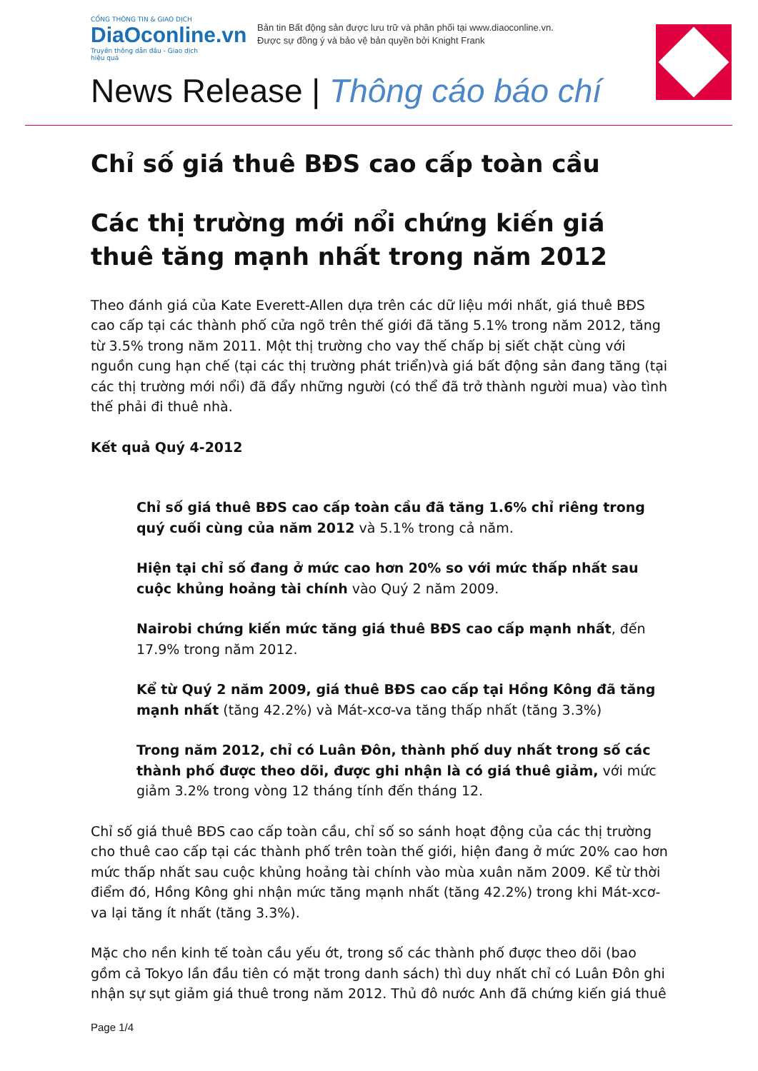CỔNG THÔNG TIN & GIAO DỊCH
DiaOconline.vn
Truyền thông dẫn đầu - Giao dịch hiệu quả
Bản tin Bất động sản được lưu trữ và phân phối tại www.diaoconline.vn.
Được sự đồng ý và bảo vệ bản quyền bởi Knight Frank
News Release | Thông cáo báo chí
Chỉ số giá thuê BĐS cao cấp toàn cầu
Các thị trường mới nổi chứng kiến giá thuê tăng mạnh nhất trong năm 2012
Theo đánh giá của Kate Everett-Allen dựa trên các dữ liệu mới nhất, giá thuê BĐS cao cấp tại các thành phố cửa ngõ trên thế giới đã tăng 5.1% trong năm 2012, tăng từ 3.5% trong năm 2011. Một thị trường cho vay thế chấp bị siết chặt cùng với nguồn cung hạn chế (tại các thị trường phát triển)và giá bất động sản đang tăng (tại các thị trường mới nổi) đã đẩy những người (có thể đã trở thành người mua) vào tình thế phải đi thuê nhà.
Kết quả Quý 4-2012
Chỉ số giá thuê BĐS cao cấp toàn cầu đã tăng 1.6% chỉ riêng trong quý cuối cùng của năm 2012 và 5.1% trong cả năm.
Hiện tại chỉ số đang ở mức cao hơn 20% so với mức thấp nhất sau cuộc khủng hoảng tài chính vào Quý 2 năm 2009.
Nairobi chứng kiến mức tăng giá thuê BĐS cao cấp mạnh nhất, đến 17.9% trong năm 2012.
Kể từ Quý 2 năm 2009, giá thuê BĐS cao cấp tại Hồng Kông đã tăng mạnh nhất (tăng 42.2%) và Mát-xcơ-va tăng thấp nhất (tăng 3.3%)
Trong năm 2012, chỉ có Luân Đôn, thành phố duy nhất trong số các thành phố được theo dõi, được ghi nhận là có giá thuê giảm, với mức giảm 3.2% trong vòng 12 tháng tính đến tháng 12.
Chỉ số giá thuê BĐS cao cấp toàn cầu, chỉ số so sánh hoạt động của các thị trường cho thuê cao cấp tại các thành phố trên toàn thế giới, hiện đang ở mức 20% cao hơn mức thấp nhất sau cuộc khủng hoảng tài chính vào mùa xuân năm 2009. Kể từ thời điểm đó, Hồng Kông ghi nhận mức tăng mạnh nhất (tăng 42.2%) trong khi Mát-xcơ-va lại tăng ít nhất (tăng 3.3%).
Mặc cho nền kinh tế toàn cầu yếu ớt, trong số các thành phố được theo dõi (bao gồm cả Tokyo lần đầu tiên có mặt trong danh sách) thì duy nhất chỉ có Luân Đôn ghi nhận sự sụt giảm giá thuê trong năm 2012. Thủ đô nước Anh đã chứng kiến giá thuê
Page 1/4